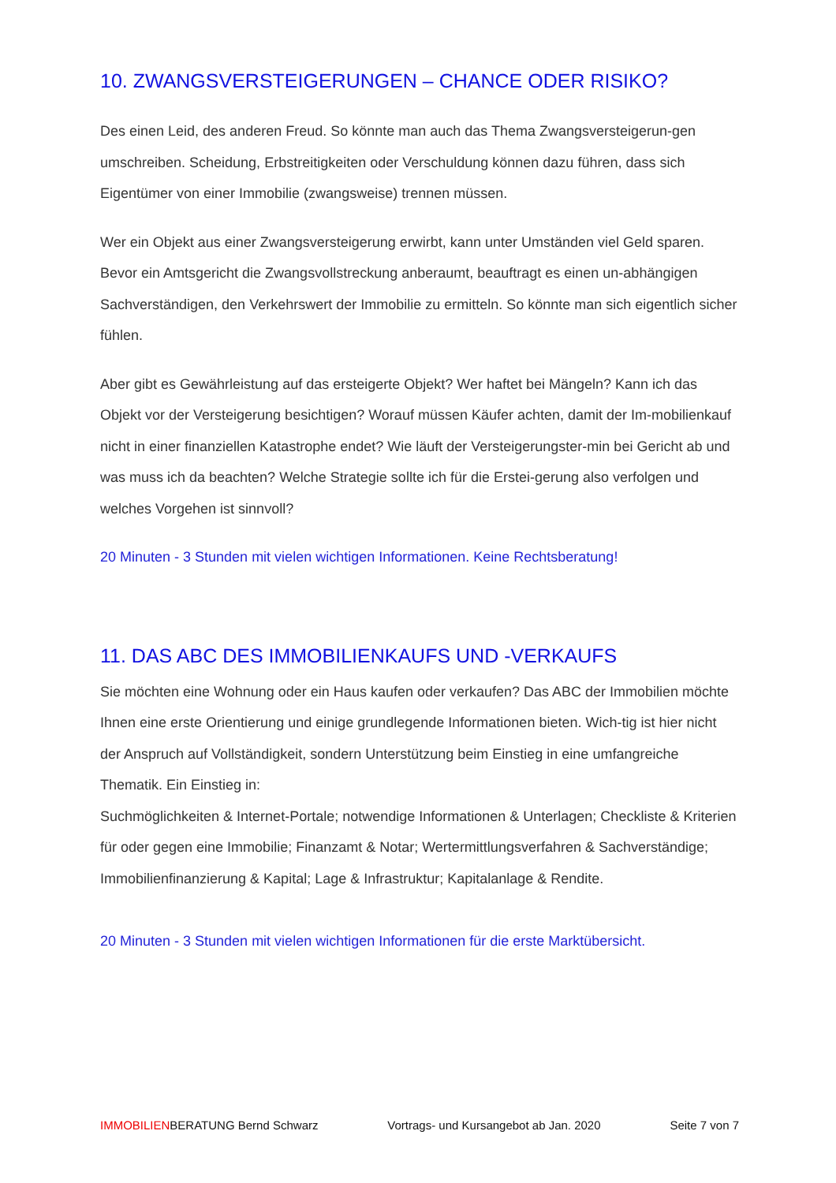10. ZWANGSVERSTEIGERUNGEN – CHANCE ODER RISIKO?
Des einen Leid, des anderen Freud. So könnte man auch das Thema Zwangsversteigerun-gen umschreiben. Scheidung, Erbstreitigkeiten oder Verschuldung können dazu führen, dass sich Eigentümer von einer Immobilie (zwangsweise) trennen müssen.
Wer ein Objekt aus einer Zwangsversteigerung erwirbt, kann unter Umständen viel Geld sparen. Bevor ein Amtsgericht die Zwangsvollstreckung anberaumt, beauftragt es einen un-abhängigen Sachverständigen, den Verkehrswert der Immobilie zu ermitteln. So könnte man sich eigentlich sicher fühlen.
Aber gibt es Gewährleistung auf das ersteigerte Objekt? Wer haftet bei Mängeln? Kann ich das Objekt vor der Versteigerung besichtigen? Worauf müssen Käufer achten, damit der Im-mobilienkauf nicht in einer finanziellen Katastrophe endet? Wie läuft der Versteigerungster-min bei Gericht ab und was muss ich da beachten? Welche Strategie sollte ich für die Erstei-gerung also verfolgen und welches Vorgehen ist sinnvoll?
20 Minuten - 3 Stunden mit vielen wichtigen Informationen. Keine Rechtsberatung!
11. DAS ABC DES IMMOBILIENKAUFS UND -VERKAUFS
Sie möchten eine Wohnung oder ein Haus kaufen oder verkaufen? Das ABC der Immobilien möchte Ihnen eine erste Orientierung und einige grundlegende Informationen bieten. Wich-tig ist hier nicht der Anspruch auf Vollständigkeit, sondern Unterstützung beim Einstieg in eine umfangreiche Thematik. Ein Einstieg in:
Suchmöglichkeiten & Internet-Portale; notwendige Informationen & Unterlagen; Checkliste & Kriterien für oder gegen eine Immobilie; Finanzamt & Notar; Wertermittlungsverfahren & Sachverständige; Immobilienfinanzierung & Kapital; Lage & Infrastruktur; Kapitalanlage & Rendite.
20 Minuten - 3 Stunden mit vielen wichtigen Informationen für die erste Marktübersicht.
IMMOBILIENBERATUNG Bernd Schwarz Vortrags- und Kursangebot ab Jan. 2020 Seite 7 von 7